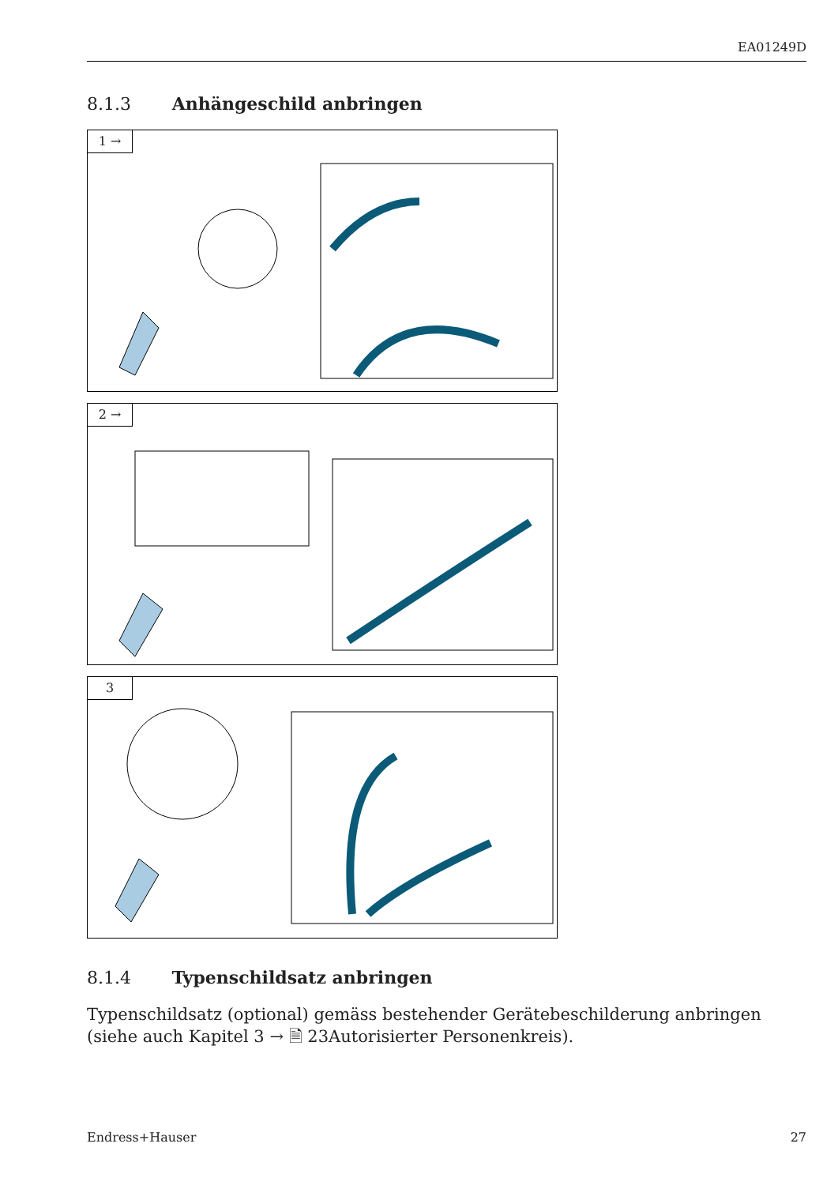EA01249D
8.1.3 Anhängeschild anbringen
1 →
2 →
3
8.1.4 Typenschildsatz anbringen
Typenschildsatz (optional) gemäss bestehender Gerätebeschilderung anbringen (siehe auch Kapitel 3 → 🗎 23Autorisierter Personenkreis).
Endress+Hauser 27